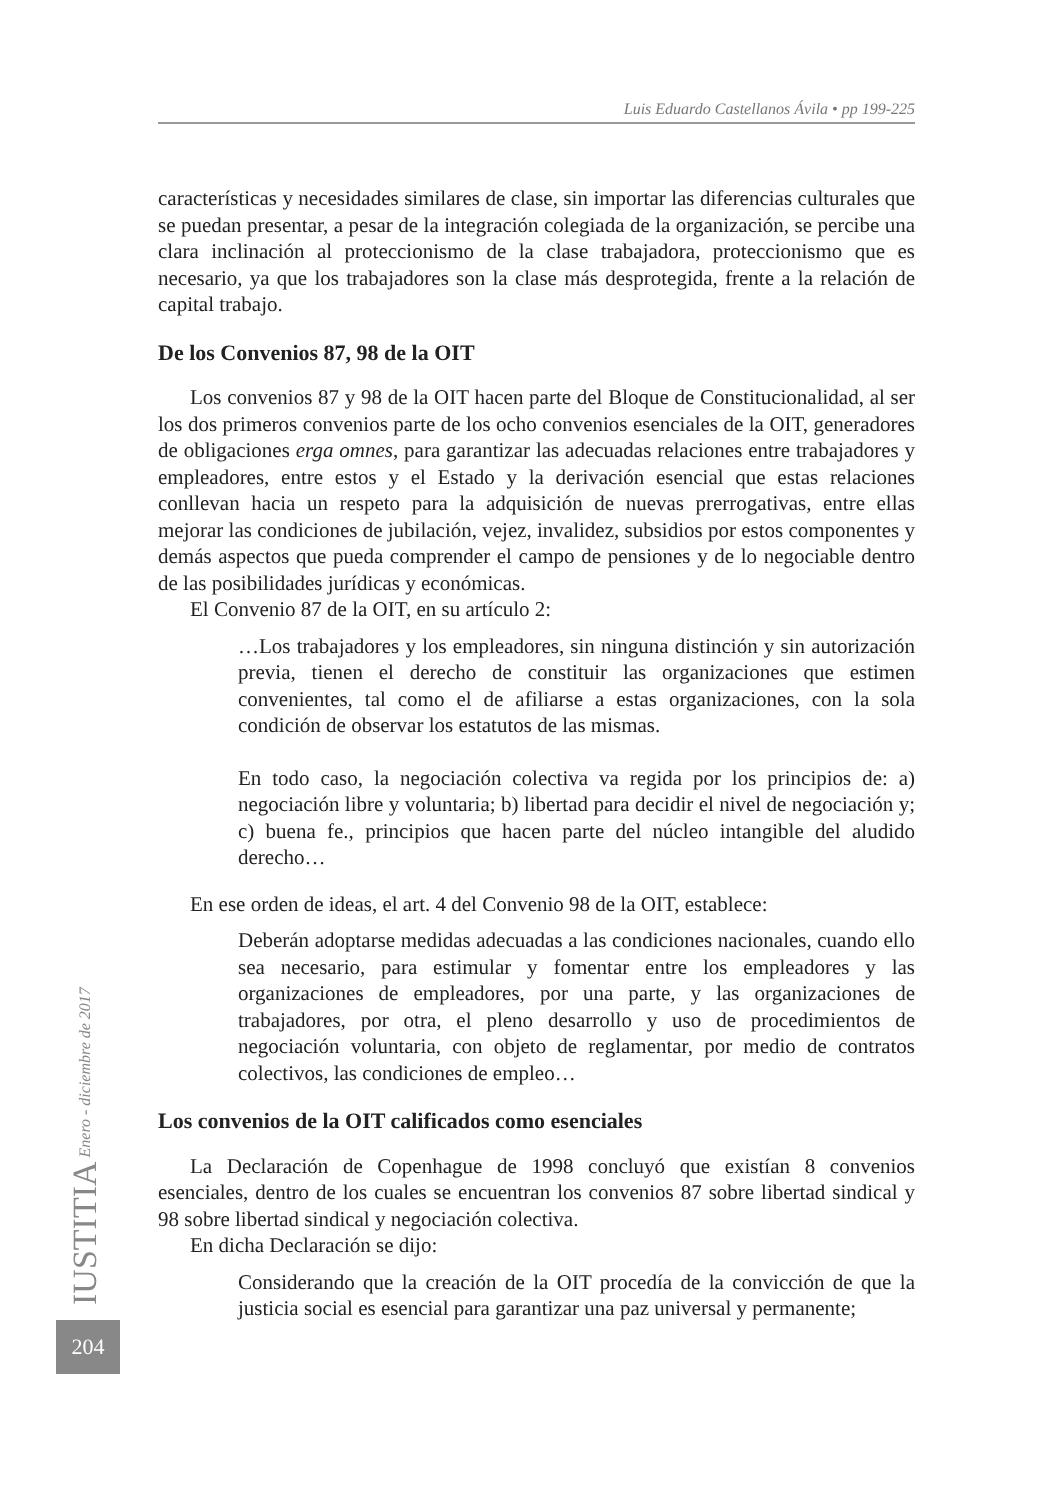Luis Eduardo Castellanos Ávila • pp 199-225
características y necesidades similares de clase, sin importar las diferencias culturales que se puedan presentar, a pesar de la integración colegiada de la organización, se percibe una clara inclinación al proteccionismo de la clase trabajadora, proteccionismo que es necesario, ya que los trabajadores son la clase más desprotegida, frente a la relación de capital trabajo.
De los Convenios 87, 98 de la OIT
Los convenios 87 y 98 de la OIT hacen parte del Bloque de Constitucionalidad, al ser los dos primeros convenios parte de los ocho convenios esenciales de la OIT, generadores de obligaciones erga omnes, para garantizar las adecuadas relaciones entre trabajadores y empleadores, entre estos y el Estado y la derivación esencial que estas relaciones conllevan hacia un respeto para la adquisición de nuevas prerrogativas, entre ellas mejorar las condiciones de jubilación, vejez, invalidez, subsidios por estos componentes y demás aspectos que pueda comprender el campo de pensiones y de lo negociable dentro de las posibilidades jurídicas y económicas.
El Convenio 87 de la OIT, en su artículo 2:
…Los trabajadores y los empleadores, sin ninguna distinción y sin autorización previa, tienen el derecho de constituir las organizaciones que estimen convenientes, tal como el de afiliarse a estas organizaciones, con la sola condición de observar los estatutos de las mismas.
En todo caso, la negociación colectiva va regida por los principios de: a) negociación libre y voluntaria; b) libertad para decidir el nivel de negociación y; c) buena fe., principios que hacen parte del núcleo intangible del aludido derecho…
En ese orden de ideas, el art. 4 del Convenio 98 de la OIT, establece:
Deberán adoptarse medidas adecuadas a las condiciones nacionales, cuando ello sea necesario, para estimular y fomentar entre los empleadores y las organizaciones de empleadores, por una parte, y las organizaciones de trabajadores, por otra, el pleno desarrollo y uso de procedimientos de negociación voluntaria, con objeto de reglamentar, por medio de contratos colectivos, las condiciones de empleo…
Los convenios de la OIT calificados como esenciales
La Declaración de Copenhague de 1998 concluyó que existían 8 convenios esenciales, dentro de los cuales se encuentran los convenios 87 sobre libertad sindical y 98 sobre libertad sindical y negociación colectiva.
En dicha Declaración se dijo:
Considerando que la creación de la OIT procedía de la convicción de que la justicia social es esencial para garantizar una paz universal y permanente;
IUSTITIA Enero - diciembre de 2017
204